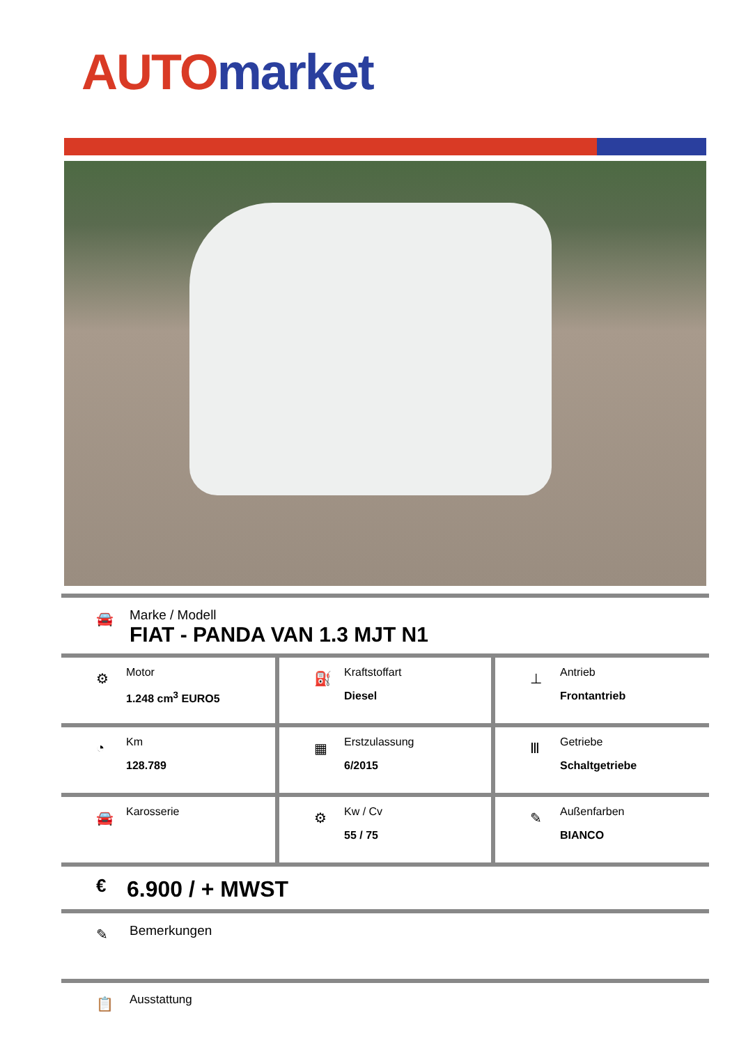AUTO market
🚘
Marke / Modell
FIAT - PANDA VAN 1.3 MJT N1
| ⚙ Motor 1.248 cm<sup>3</sup> EURO5 | ⛽ Kraftstoffart Diesel | ⊥ Antrieb Frontantrieb |
| ◔ Km 128.789 | ▦ Erstzulassung 6/2015 | Ⅲ Getriebe Schaltgetriebe |
| 🚘 Karosserie | ⚙ Kw / Cv 55 / 75 | ✎ Außenfarben BIANCO |
€
6.900 / + MWST
✎
Bemerkungen
📋
Ausstattung